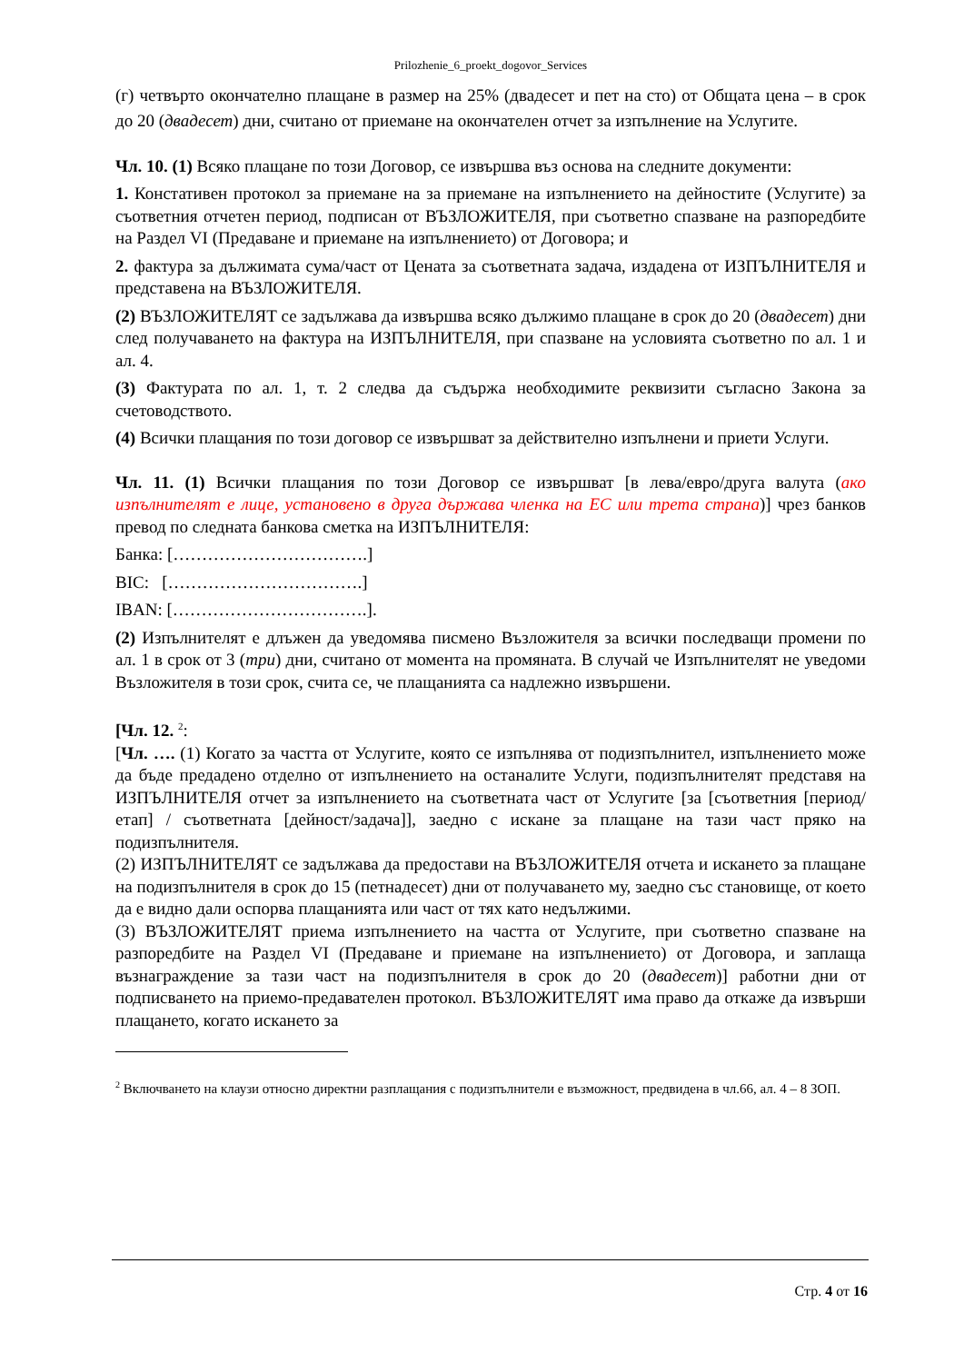Prilozhenie_6_proekt_dogovor_Services
(г) четвърто окончателно плащане в размер на 25% (двадесет и пет на сто) от Общата цена – в срок до 20 (двадесет) дни, считано от приемане на окончателен отчет за изпълнение на Услугите.
Чл. 10. (1) Всяко плащане по този Договор, се извършва въз основа на следните документи:
1. Констативен протокол за приемане на за приемане на изпълнението на дейностите (Услугите) за съответния отчетен период, подписан от ВЪЗЛОЖИТЕЛЯ, при съответно спазване на разпоредбите на Раздел VI (Предаване и приемане на изпълнението) от Договора; и
2. фактура за дължимата сума/част от Цената за съответната задача, издадена от ИЗПЪЛНИТЕЛЯ и представена на ВЪЗЛОЖИТЕЛЯ.
(2) ВЪЗЛОЖИТЕЛЯТ се задължава да извършва всяко дължимо плащане в срок до 20 (двадесет) дни след получаването на фактура на ИЗПЪЛНИТЕЛЯ, при спазване на условията съответно по ал. 1 и ал. 4.
(3) Фактурата по ал. 1, т. 2 следва да съдържа необходимите реквизити съгласно Закона за счетоводството.
(4) Всички плащания по този договор се извършват за действително изпълнени и приети Услуги.
Чл. 11. (1) Всички плащания по този Договор се извършват [в лева/евро/друга валута (ако изпълнителят е лице, установено в друга държава членка на ЕС или трета страна)] чрез банков превод по следната банкова сметка на ИЗПЪЛНИТЕЛЯ:
Банка: […………………………….]
BIC: […………………………….]
IBAN: […………………………….].
(2) Изпълнителят е длъжен да уведомява писмено Възложителя за всички последващи промени по ал. 1 в срок от 3 (три) дни, считано от момента на промяната. В случай че Изпълнителят не уведоми Възложителя в този срок, счита се, че плащанията са надлежно извършени.
[Чл. 12. <sup>2</sup>:
[Чл. …. (1) Когато за частта от Услугите, която се изпълнява от подизпълнител, изпълнението може да бъде предадено отделно от изпълнението на останалите Услуги, подизпълнителят представя на ИЗПЪЛНИТЕЛЯ отчет за изпълнението на съответната част от Услугите [за [съответния [период/етап] / съответната [дейност/задача]], заедно с искане за плащане на тази част пряко на подизпълнителя.
(2) ИЗПЪЛНИТЕЛЯТ се задължава да предостави на ВЪЗЛОЖИТЕЛЯ отчета и искането за плащане на подизпълнителя в срок до 15 (петнадесет) дни от получаването му, заедно със становище, от което да е видно дали оспорва плащанията или част от тях като недължими.
(3) ВЪЗЛОЖИТЕЛЯТ приема изпълнението на частта от Услугите, при съответно спазване на разпоредбите на Раздел VI (Предаване и приемане на изпълнението) от Договора, и заплаща възнаграждение за тази част на подизпълнителя в срок до 20 (двадесет)] работни дни от подписването на приемо-предавателен протокол. ВЪЗЛОЖИТЕЛЯТ има право да откаже да извърши плащането, когато искането за
<sup>2</sup> Включването на клаузи относно директни разплащания с подизпълнители е възможност, предвидена в чл.66, ал. 4 – 8 ЗОП.
Стр. 4 от 16